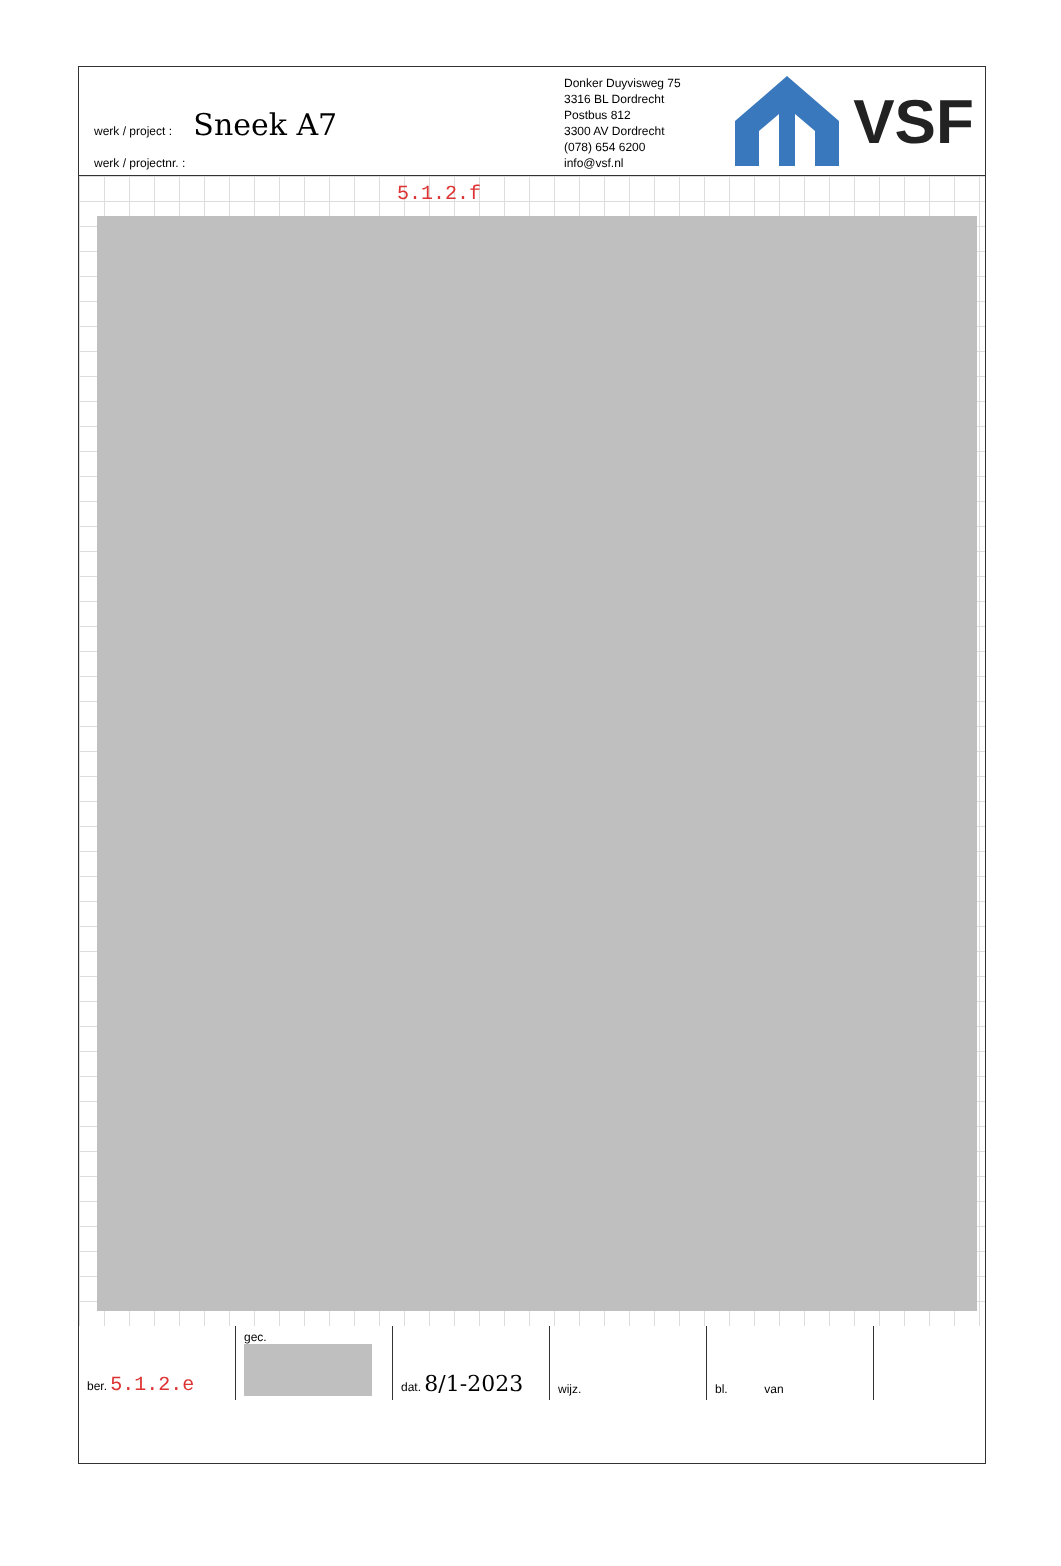werk / project : Sneek A7
werk / projectnr. :
Donker Duyvisweg 75
3316 BL Dordrecht
Postbus 812
3300 AV Dordrecht
(078) 654 6200
info@vsf.nl
VSF
5.1.2.f
| ber. 5.1.2.e | gec. | dat. 8/1-2023 | wijz. | bl. van | |